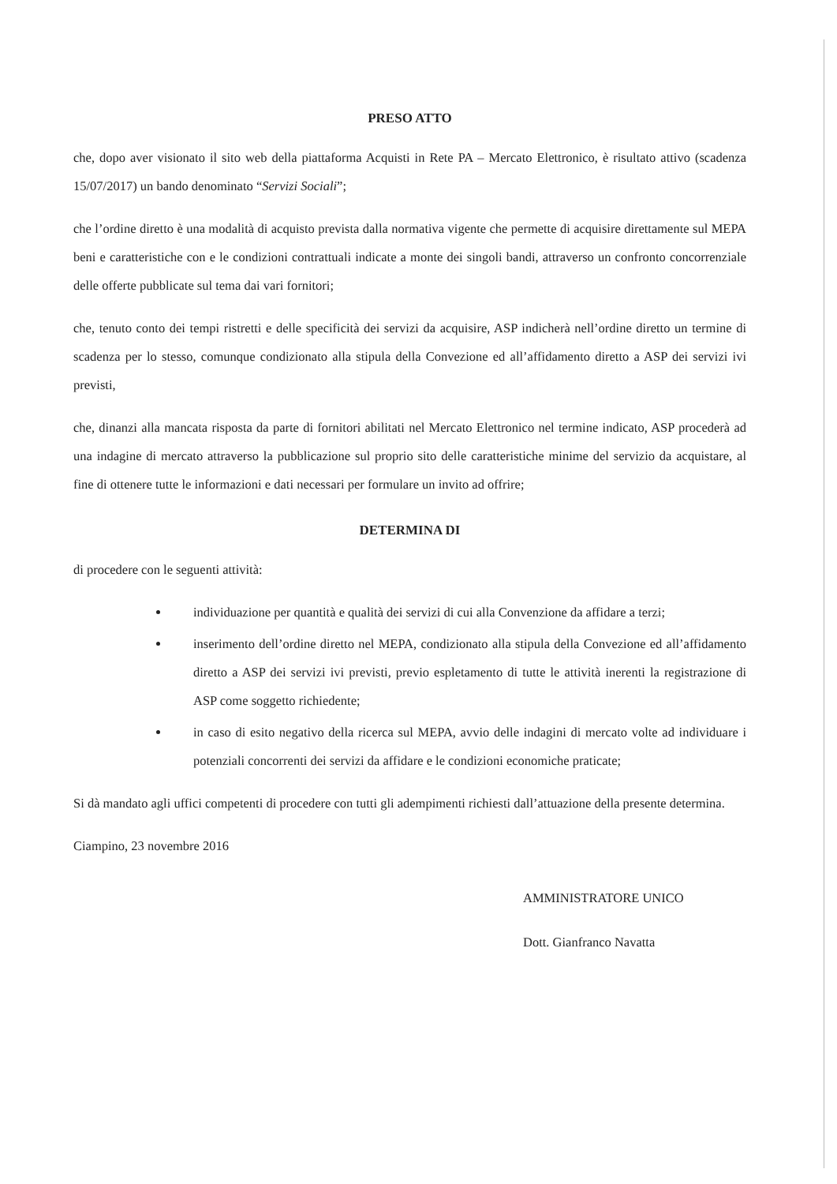PRESO ATTO
che, dopo aver visionato il sito web della piattaforma Acquisti in Rete PA – Mercato Elettronico, è risultato attivo (scadenza 15/07/2017) un bando denominato “Servizi Sociali”;
che l’ordine diretto è una modalità di acquisto prevista dalla normativa vigente che permette di acquisire direttamente sul MEPA beni e caratteristiche con e le condizioni contrattuali indicate a monte dei singoli bandi, attraverso un confronto concorrenziale delle offerte pubblicate sul tema dai vari fornitori;
che, tenuto conto dei tempi ristretti e delle specificità dei servizi da acquisire, ASP indicherà nell’ordine diretto un termine di scadenza per lo stesso, comunque condizionato alla stipula della Convezione ed all’affidamento diretto a ASP dei servizi ivi previsti,
che, dinanzi alla mancata risposta da parte di fornitori abilitati nel Mercato Elettronico nel termine indicato, ASP procederà ad una indagine di mercato attraverso la pubblicazione sul proprio sito delle caratteristiche minime del servizio da acquistare, al fine di ottenere tutte le informazioni e dati necessari per formulare un invito ad offrire;
DETERMINA DI
di procedere con le seguenti attività:
individuazione per quantità e qualità dei servizi di cui alla Convenzione da affidare a terzi;
inserimento dell’ordine diretto nel MEPA, condizionato alla stipula della Convezione ed all’affidamento diretto a ASP dei servizi ivi previsti, previo espletamento di tutte le attività inerenti la registrazione di ASP come soggetto richiedente;
in caso di esito negativo della ricerca sul MEPA, avvio delle indagini di mercato volte ad individuare i potenziali concorrenti dei servizi da affidare e le condizioni economiche praticate;
Si dà mandato agli uffici competenti di procedere con tutti gli adempimenti richiesti dall’attuazione della presente determina.
Ciampino, 23 novembre 2016
AMMINISTRATORE UNICO
Dott. Gianfranco Navatta